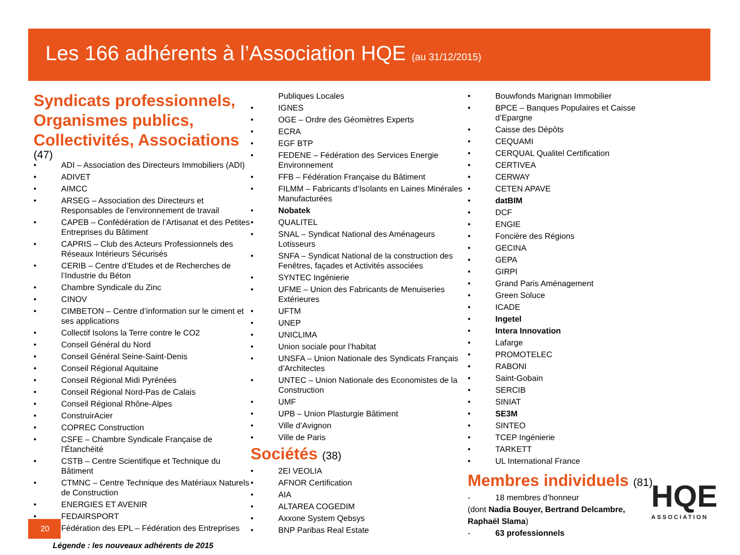Les 166 adhérents à l’Association HQE (au 31/12/2015)
Syndicats professionnels, Organismes publics, Collectivités, Associations
(47)
• ADI – Association des Directeurs Immobiliers (ADI)
• ADIVET
• AIMCC
• ARSEG – Association des Directeurs et Responsables de l’environnement de travail
• CAPEB – Confédération de l’Artisanat et des Petites Entreprises du Bâtiment
• CAPRIS – Club des Acteurs Professionnels des Réseaux Intérieurs Sécurisés
• CERIB – Centre d’Etudes et de Recherches de l’Industrie du Béton
• Chambre Syndicale du Zinc
• CINOV
• CIMBETON – Centre d’information sur le ciment et ses applications
• Collectif Isolons la Terre contre le CO2
• Conseil Général du Nord
• Conseil Général Seine-Saint-Denis
• Conseil Régional Aquitaine
• Conseil Régional Midi Pyrénées
• Conseil Régional Nord-Pas de Calais
• Conseil Régional Rhône-Alpes
• ConstruirAcier
• COPREC Construction
• CSFE – Chambre Syndicale Française de l’Étanchéité
• CSTB – Centre Scientifique et Technique du Bâtiment
• CTMNC – Centre Technique des Matériaux Naturels de Construction
• ENERGIES ET AVENIR
• FEDAIRSPORT
• Fédération des EPL – Fédération des Entreprises
Publiques Locales
• IGNES
• OGE – Ordre des Géomètres Experts
• ECRA
• EGF BTP
• FEDENE – Fédération des Services Energie Environnement
• FFB – Fédération Française du Bâtiment
• FILMM – Fabricants d’Isolants en Laines Minérales Manufacturées
• Nobatek
• QUALITEL
• SNAL – Syndicat National des Aménageurs Lotisseurs
• SNFA – Syndicat National de la construction des Fenêtres, façades et Activités associées
• SYNTEC Ingénierie
• UFME – Union des Fabricants de Menuiseries Extérieures
• UFTM
• UNEP
• UNICLIMA
• Union sociale pour l’habitat
• UNSFA – Union Nationale des Syndicats Français d’Architectes
• UNTEC – Union Nationale des Economistes de la Construction
• UMF
• UPB – Union Plasturgie Bâtiment
• Ville d’Avignon
• Ville de Paris
Sociétés (38)
• 2EI VEOLIA
• AFNOR Certification
• AIA
• ALTAREA COGEDIM
• Axxone System Qebsys
• BNP Paribas Real Estate
• Bouwfonds Marignan Immobilier
• BPCE – Banques Populaires et Caisse d’Epargne
• Caisse des Dépôts
• CEQUAMI
• CERQUAL Qualitel Certification
• CERTIVEA
• CERWAY
• CETEN APAVE
• datBIM
• DCF
• ENGIE
• Foncière des Régions
• GECINA
• GEPA
• GIRPI
• Grand Paris Aménagement
• Green Soluce
• ICADE
• Ingetel
• Intera Innovation
• Lafarge
• PROMOTELEC
• RABONI
• Saint-Gobain
• SERCIB
• SINIAT
• SE3M
• SINTEO
• TCEP Ingénierie
• TARKETT
• UL International France
Membres individuels (81)
- 18 membres d’honneur
(dont Nadia Bouyer, Bertrand Delcambre,
Raphaël Slama)
- 63 professionnels
20
Légende : les nouveaux adhérents de 2015
HQE
ASSOCIATION